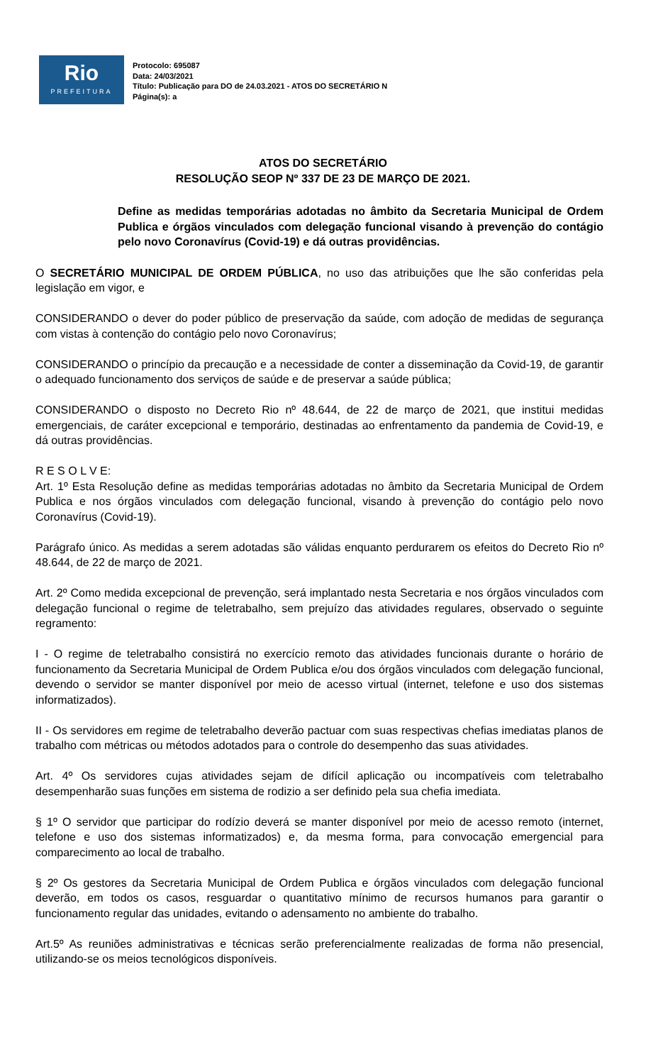Rio
PREFEITURA
Protocolo: 695087
Data: 24/03/2021
Título: Publicação para DO de 24.03.2021 - ATOS DO SECRETÁRIO N
Página(s): a
ATOS DO SECRETÁRIO
RESOLUÇÃO SEOP Nº 337 DE 23 DE MARÇO DE 2021.
Define as medidas temporárias adotadas no âmbito da Secretaria Municipal de Ordem Publica e órgãos vinculados com delegação funcional visando à prevenção do contágio pelo novo Coronavírus (Covid-19) e dá outras providências.
O SECRETÁRIO MUNICIPAL DE ORDEM PÚBLICA, no uso das atribuições que lhe são conferidas pela legislação em vigor, e
CONSIDERANDO o dever do poder público de preservação da saúde, com adoção de medidas de segurança com vistas à contenção do contágio pelo novo Coronavírus;
CONSIDERANDO o princípio da precaução e a necessidade de conter a disseminação da Covid-19, de garantir o adequado funcionamento dos serviços de saúde e de preservar a saúde pública;
CONSIDERANDO o disposto no Decreto Rio nº 48.644, de 22 de março de 2021, que institui medidas emergenciais, de caráter excepcional e temporário, destinadas ao enfrentamento da pandemia de Covid-19, e dá outras providências.
R E S O L V E:
Art. 1º Esta Resolução define as medidas temporárias adotadas no âmbito da Secretaria Municipal de Ordem Publica e nos órgãos vinculados com delegação funcional, visando à prevenção do contágio pelo novo Coronavírus (Covid-19).
Parágrafo único. As medidas a serem adotadas são válidas enquanto perdurarem os efeitos do Decreto Rio nº 48.644, de 22 de março de 2021.
Art. 2º Como medida excepcional de prevenção, será implantado nesta Secretaria e nos órgãos vinculados com delegação funcional o regime de teletrabalho, sem prejuízo das atividades regulares, observado o seguinte regramento:
I - O regime de teletrabalho consistirá no exercício remoto das atividades funcionais durante o horário de funcionamento da Secretaria Municipal de Ordem Publica e/ou dos órgãos vinculados com delegação funcional, devendo o servidor se manter disponível por meio de acesso virtual (internet, telefone e uso dos sistemas informatizados).
II - Os servidores em regime de teletrabalho deverão pactuar com suas respectivas chefias imediatas planos de trabalho com métricas ou métodos adotados para o controle do desempenho das suas atividades.
Art. 4º Os servidores cujas atividades sejam de difícil aplicação ou incompatíveis com teletrabalho desempenharão suas funções em sistema de rodizio a ser definido pela sua chefia imediata.
§ 1º O servidor que participar do rodízio deverá se manter disponível por meio de acesso remoto (internet, telefone e uso dos sistemas informatizados) e, da mesma forma, para convocação emergencial para comparecimento ao local de trabalho.
§ 2º Os gestores da Secretaria Municipal de Ordem Publica e órgãos vinculados com delegação funcional deverão, em todos os casos, resguardar o quantitativo mínimo de recursos humanos para garantir o funcionamento regular das unidades, evitando o adensamento no ambiente do trabalho.
Art.5º As reuniões administrativas e técnicas serão preferencialmente realizadas de forma não presencial, utilizando-se os meios tecnológicos disponíveis.